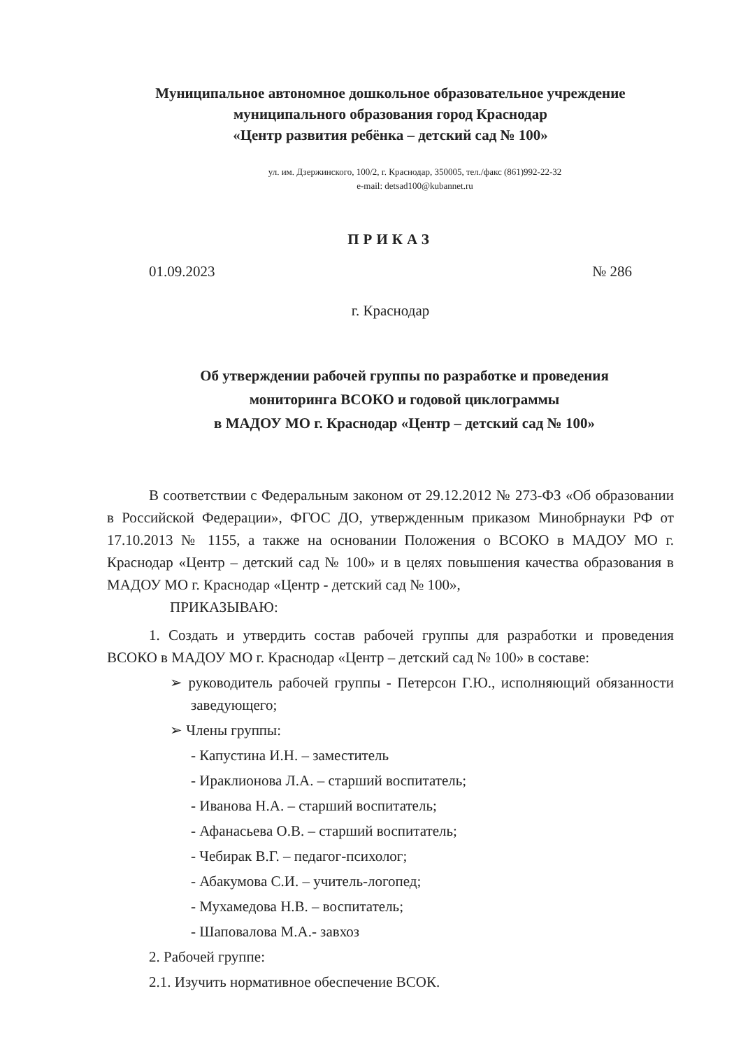Муниципальное автономное дошкольное образовательное учреждение
муниципального образования город Краснодар
«Центр развития ребёнка – детский сад № 100»
ул. им. Дзержинского, 100/2, г. Краснодар, 350005, тел./факс (861)992-22-32
e-mail: detsad100@kubannet.ru
ПРИКАЗ
01.09.2023 № 286
г. Краснодар
Об утверждении рабочей группы по разработке и проведения
мониторинга ВСОКО и годовой циклограммы
в МАДОУ МО г. Краснодар «Центр – детский сад № 100»
В соответствии с Федеральным законом от 29.12.2012 № 273-ФЗ «Об образовании в Российской Федерации», ФГОС ДО, утвержденным приказом Минобрнауки РФ от 17.10.2013 № 1155, а также на основании Положения о ВСОКО в МАДОУ МО г. Краснодар «Центр – детский сад № 100» и в целях повышения качества образования в МАДОУ МО г. Краснодар «Центр - детский сад № 100»,
ПРИКАЗЫВАЮ:
1. Создать и утвердить состав рабочей группы для разработки и проведения ВСОКО в МАДОУ МО г. Краснодар «Центр – детский сад № 100» в составе:
➢ руководитель рабочей группы - Петерсон Г.Ю., исполняющий обязанности заведующего;
➢ Члены группы:
- Капустина И.Н. – заместитель
- Ираклионова Л.А. – старший воспитатель;
- Иванова Н.А. – старший воспитатель;
- Афанасьева О.В. – старший воспитатель;
- Чебирак В.Г. – педагог-психолог;
- Абакумова С.И. – учитель-логопед;
- Мухамедова Н.В. – воспитатель;
- Шаповалова М.А.- завхоз
2. Рабочей группе:
2.1. Изучить нормативное обеспечение ВСОК.